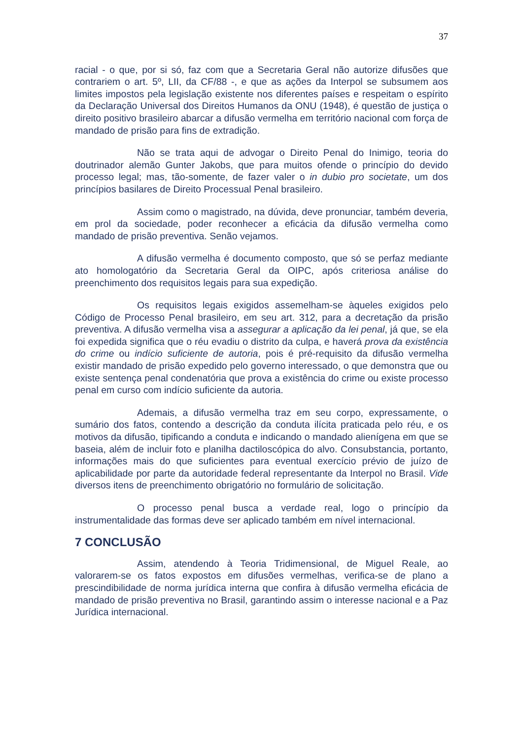37
racial - o que, por si só, faz com que a Secretaria Geral não autorize difusões que contrariem o art. 5º, LII, da CF/88 -, e que as ações da Interpol se subsumem aos limites impostos pela legislação existente nos diferentes países e respeitam o espírito da Declaração Universal dos Direitos Humanos da ONU (1948), é questão de justiça o direito positivo brasileiro abarcar a difusão vermelha em território nacional com força de mandado de prisão para fins de extradição.
Não se trata aqui de advogar o Direito Penal do Inimigo, teoria do doutrinador alemão Gunter Jakobs, que para muitos ofende o princípio do devido processo legal; mas, tão-somente, de fazer valer o in dubio pro societate, um dos princípios basilares de Direito Processual Penal brasileiro.
Assim como o magistrado, na dúvida, deve pronunciar, também deveria, em prol da sociedade, poder reconhecer a eficácia da difusão vermelha como mandado de prisão preventiva. Senão vejamos.
A difusão vermelha é documento composto, que só se perfaz mediante ato homologatório da Secretaria Geral da OIPC, após criteriosa análise do preenchimento dos requisitos legais para sua expedição.
Os requisitos legais exigidos assemelham-se àqueles exigidos pelo Código de Processo Penal brasileiro, em seu art. 312, para a decretação da prisão preventiva. A difusão vermelha visa a assegurar a aplicação da lei penal, já que, se ela foi expedida significa que o réu evadiu o distrito da culpa, e haverá prova da existência do crime ou indício suficiente de autoria, pois é pré-requisito da difusão vermelha existir mandado de prisão expedido pelo governo interessado, o que demonstra que ou existe sentença penal condenatória que prova a existência do crime ou existe processo penal em curso com indício suficiente da autoria.
Ademais, a difusão vermelha traz em seu corpo, expressamente, o sumário dos fatos, contendo a descrição da conduta ilícita praticada pelo réu, e os motivos da difusão, tipificando a conduta e indicando o mandado alienígena em que se baseia, além de incluir foto e planilha dactiloscópica do alvo. Consubstancia, portanto, informações mais do que suficientes para eventual exercício prévio de juízo de aplicabilidade por parte da autoridade federal representante da Interpol no Brasil. Vide diversos itens de preenchimento obrigatório no formulário de solicitação.
O processo penal busca a verdade real, logo o princípio da instrumentalidade das formas deve ser aplicado também em nível internacional.
7 CONCLUSÃO
Assim, atendendo à Teoria Tridimensional, de Miguel Reale, ao valorarem-se os fatos expostos em difusões vermelhas, verifica-se de plano a prescindibilidade de norma jurídica interna que confira à difusão vermelha eficácia de mandado de prisão preventiva no Brasil, garantindo assim o interesse nacional e a Paz Jurídica internacional.